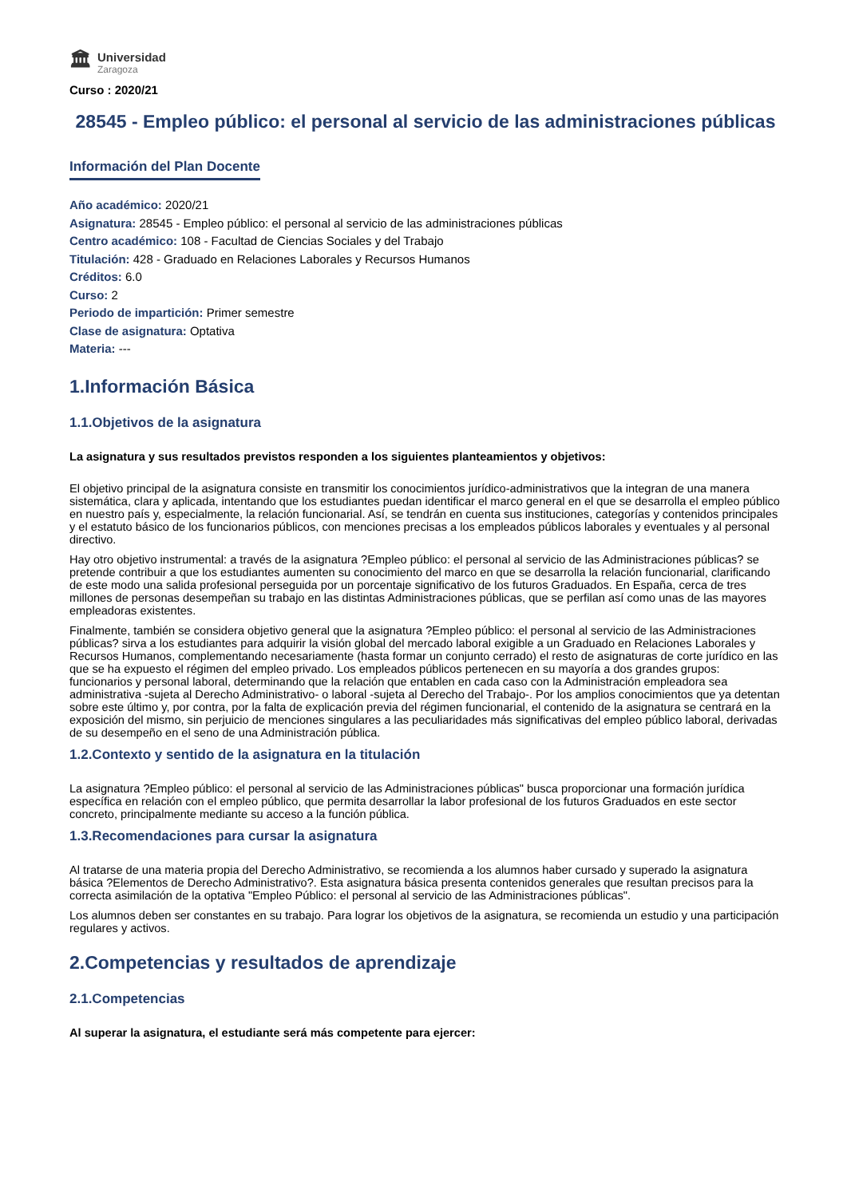🏛
Universidad
Zaragoza
Curso : 2020/21
28545 - Empleo público: el personal al servicio de las administraciones públicas
Información del Plan Docente
Año académico: 2020/21
Asignatura: 28545 - Empleo público: el personal al servicio de las administraciones públicas
Centro académico: 108 - Facultad de Ciencias Sociales y del Trabajo
Titulación: 428 - Graduado en Relaciones Laborales y Recursos Humanos
Créditos: 6.0
Curso: 2
Periodo de impartición: Primer semestre
Clase de asignatura: Optativa
Materia: ---
1.Información Básica
1.1.Objetivos de la asignatura
La asignatura y sus resultados previstos responden a los siguientes planteamientos y objetivos:
El objetivo principal de la asignatura consiste en transmitir los conocimientos jurídico-administrativos que la integran de una manera sistemática, clara y aplicada, intentando que los estudiantes puedan identificar el marco general en el que se desarrolla el empleo público en nuestro país y, especialmente, la relación funcionarial. Así, se tendrán en cuenta sus instituciones, categorías y contenidos principales y el estatuto básico de los funcionarios públicos, con menciones precisas a los empleados públicos laborales y eventuales y al personal directivo.
Hay otro objetivo instrumental: a través de la asignatura ?Empleo público: el personal al servicio de las Administraciones públicas? se pretende contribuir a que los estudiantes aumenten su conocimiento del marco en que se desarrolla la relación funcionarial, clarificando de este modo una salida profesional perseguida por un porcentaje significativo de los futuros Graduados. En España, cerca de tres millones de personas desempeñan su trabajo en las distintas Administraciones públicas, que se perfilan así como unas de las mayores empleadoras existentes.
Finalmente, también se considera objetivo general que la asignatura ?Empleo público: el personal al servicio de las Administraciones públicas? sirva a los estudiantes para adquirir la visión global del mercado laboral exigible a un Graduado en Relaciones Laborales y Recursos Humanos, complementando necesariamente (hasta formar un conjunto cerrado) el resto de asignaturas de corte jurídico en las que se ha expuesto el régimen del empleo privado. Los empleados públicos pertenecen en su mayoría a dos grandes grupos: funcionarios y personal laboral, determinando que la relación que entablen en cada caso con la Administración empleadora sea administrativa -sujeta al Derecho Administrativo- o laboral -sujeta al Derecho del Trabajo-. Por los amplios conocimientos que ya detentan sobre este último y, por contra, por la falta de explicación previa del régimen funcionarial, el contenido de la asignatura se centrará en la exposición del mismo, sin perjuicio de menciones singulares a las peculiaridades más significativas del empleo público laboral, derivadas de su desempeño en el seno de una Administración pública.
1.2.Contexto y sentido de la asignatura en la titulación
La asignatura ?Empleo público: el personal al servicio de las Administraciones públicas" busca proporcionar una formación jurídica específica en relación con el empleo público, que permita desarrollar la labor profesional de los futuros Graduados en este sector concreto, principalmente mediante su acceso a la función pública.
1.3.Recomendaciones para cursar la asignatura
Al tratarse de una materia propia del Derecho Administrativo, se recomienda a los alumnos haber cursado y superado la asignatura básica ?Elementos de Derecho Administrativo?. Esta asignatura básica presenta contenidos generales que resultan precisos para la correcta asimilación de la optativa "Empleo Público: el personal al servicio de las Administraciones públicas".
Los alumnos deben ser constantes en su trabajo. Para lograr los objetivos de la asignatura, se recomienda un estudio y una participación regulares y activos.
2.Competencias y resultados de aprendizaje
2.1.Competencias
Al superar la asignatura, el estudiante será más competente para ejercer: